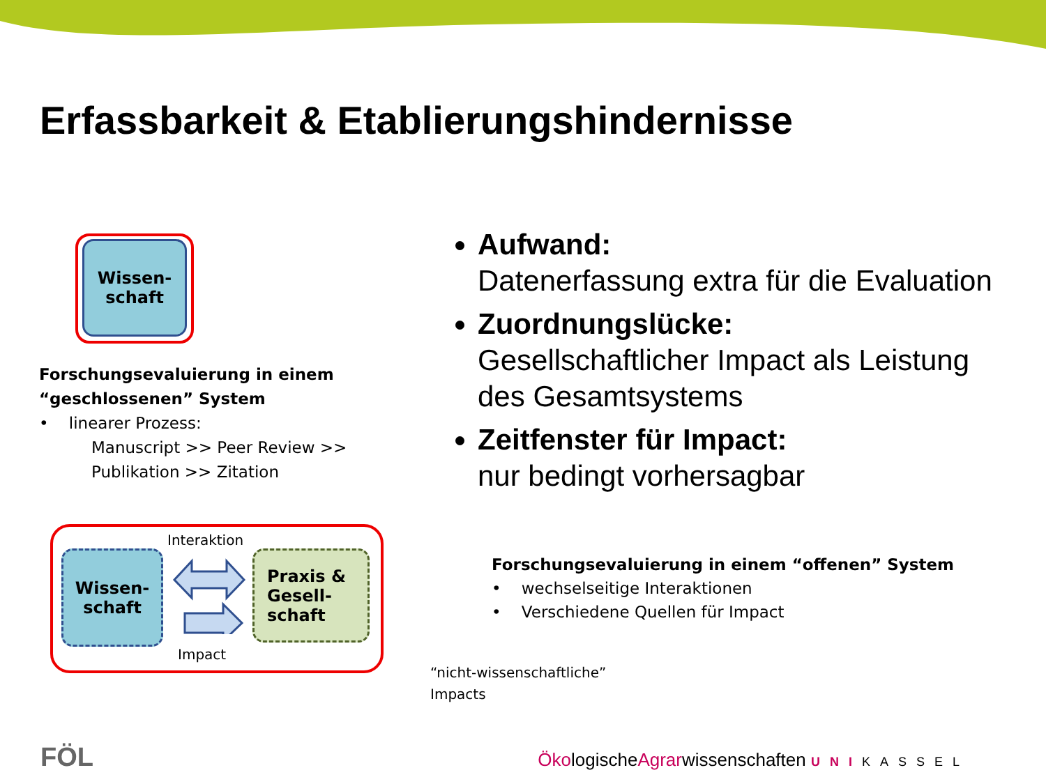Erfassbarkeit & Etablierungshindernisse
Wissen-
schaft
Forschungsevaluierung in einem “geschlossenen” System
• linearer Prozess:
Manuscript >> Peer Review >> Publikation >> Zitation
Aufwand:
Datenerfassung extra für die Evaluation
Zuordnungslücke:
Gesellschaftlicher Impact als Leistung des Gesamtsystems
Zeitfenster für Impact:
nur bedingt vorhersagbar
Wissen-
schaft
Praxis &
Gesell-
schaft
Interaktion
Impact
“nicht-wissenschaftliche”
Impacts
Forschungsevaluierung in einem “offenen” System
• wechselseitige Interaktionen
• Verschiedene Quellen für Impact
FÖL
ÖkologischeAgrarwissenschaften UNI KASSEL